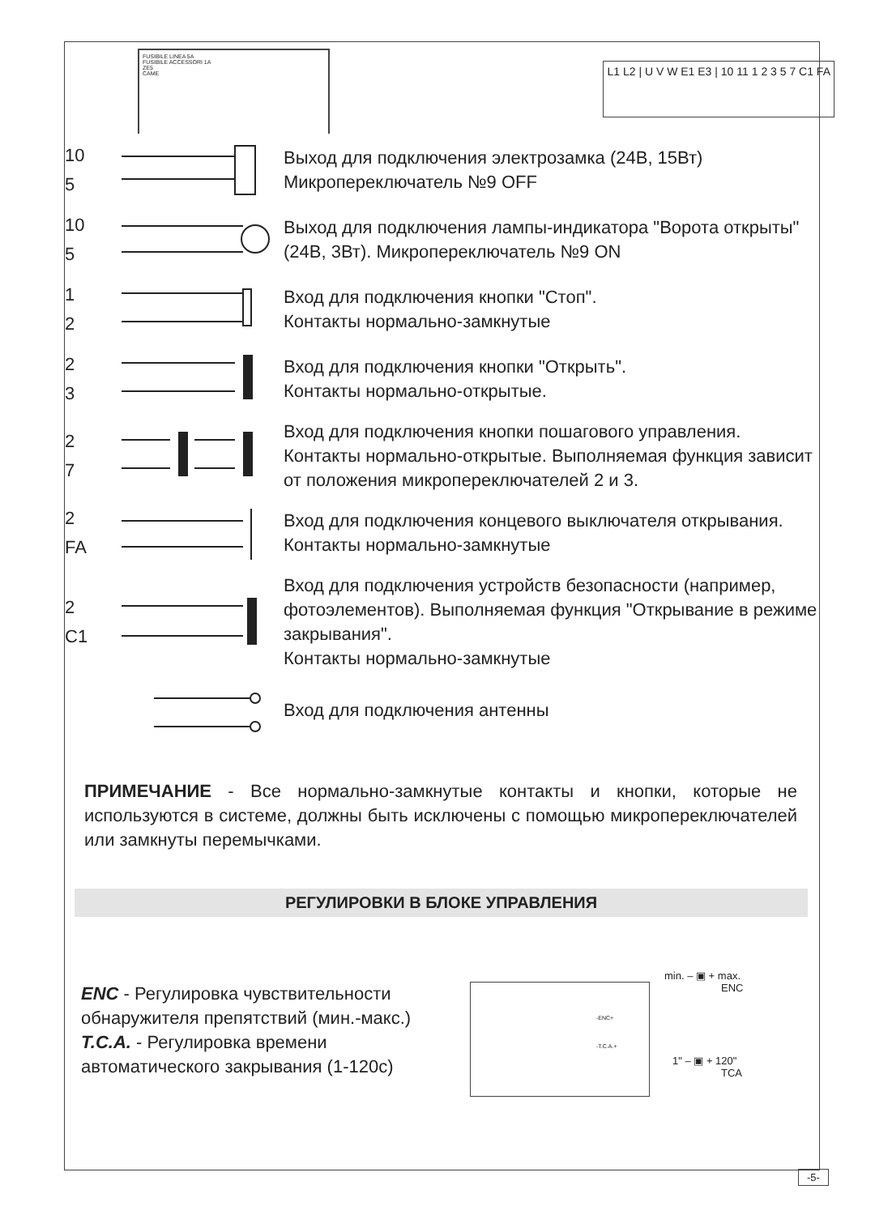FUSIBILE LINEA 5A
FUSIBILE ACCESSORI 1A
ZE5
CAME
L1 L2 | U V W E1 E3 | 10 11 1 2 3 5 7 C1 FA
10
5
Выход для подключения электрозамка (24В, 15Вт)
Микропереключатель №9 OFF
10
5
Выход для подключения лампы-индикатора "Ворота открыты" (24В, 3Вт). Микропереключатель №9 ON
1
2
Вход для подключения кнопки "Стоп".
Контакты нормально-замкнутые
2
3
Вход для подключения кнопки "Открыть".
Контакты нормально-открытые.
2
7
Вход для подключения кнопки пошагового управления. Контакты нормально-открытые. Выполняемая функция зависит от положения микропереключателей 2 и 3.
2
FA
Вход для подключения концевого выключателя открывания. Контакты нормально-замкнутые
2
C1
Вход для подключения устройств безопасности (например, фотоэлементов). Выполняемая функция "Открывание в режиме закрывания".
Контакты нормально-замкнутые
Вход для подключения антенны
ПРИМЕЧАНИЕ - Все нормально-замкнутые контакты и кнопки, которые не используются в системе, должны быть исключены с помощью микропереключателей или замкнуты перемычками.
РЕГУЛИРОВКИ В БЛОКЕ УПРАВЛЕНИЯ
ENC - Регулировка чувствительности обнаружителя препятствий (мин.-макс.)
T.C.A. - Регулировка времени автоматического закрывания (1-120с)
-ENC+
-T.C.A.+
min. – ▣ + max.
ENC
1" – ▣ + 120"
TCA
-5-